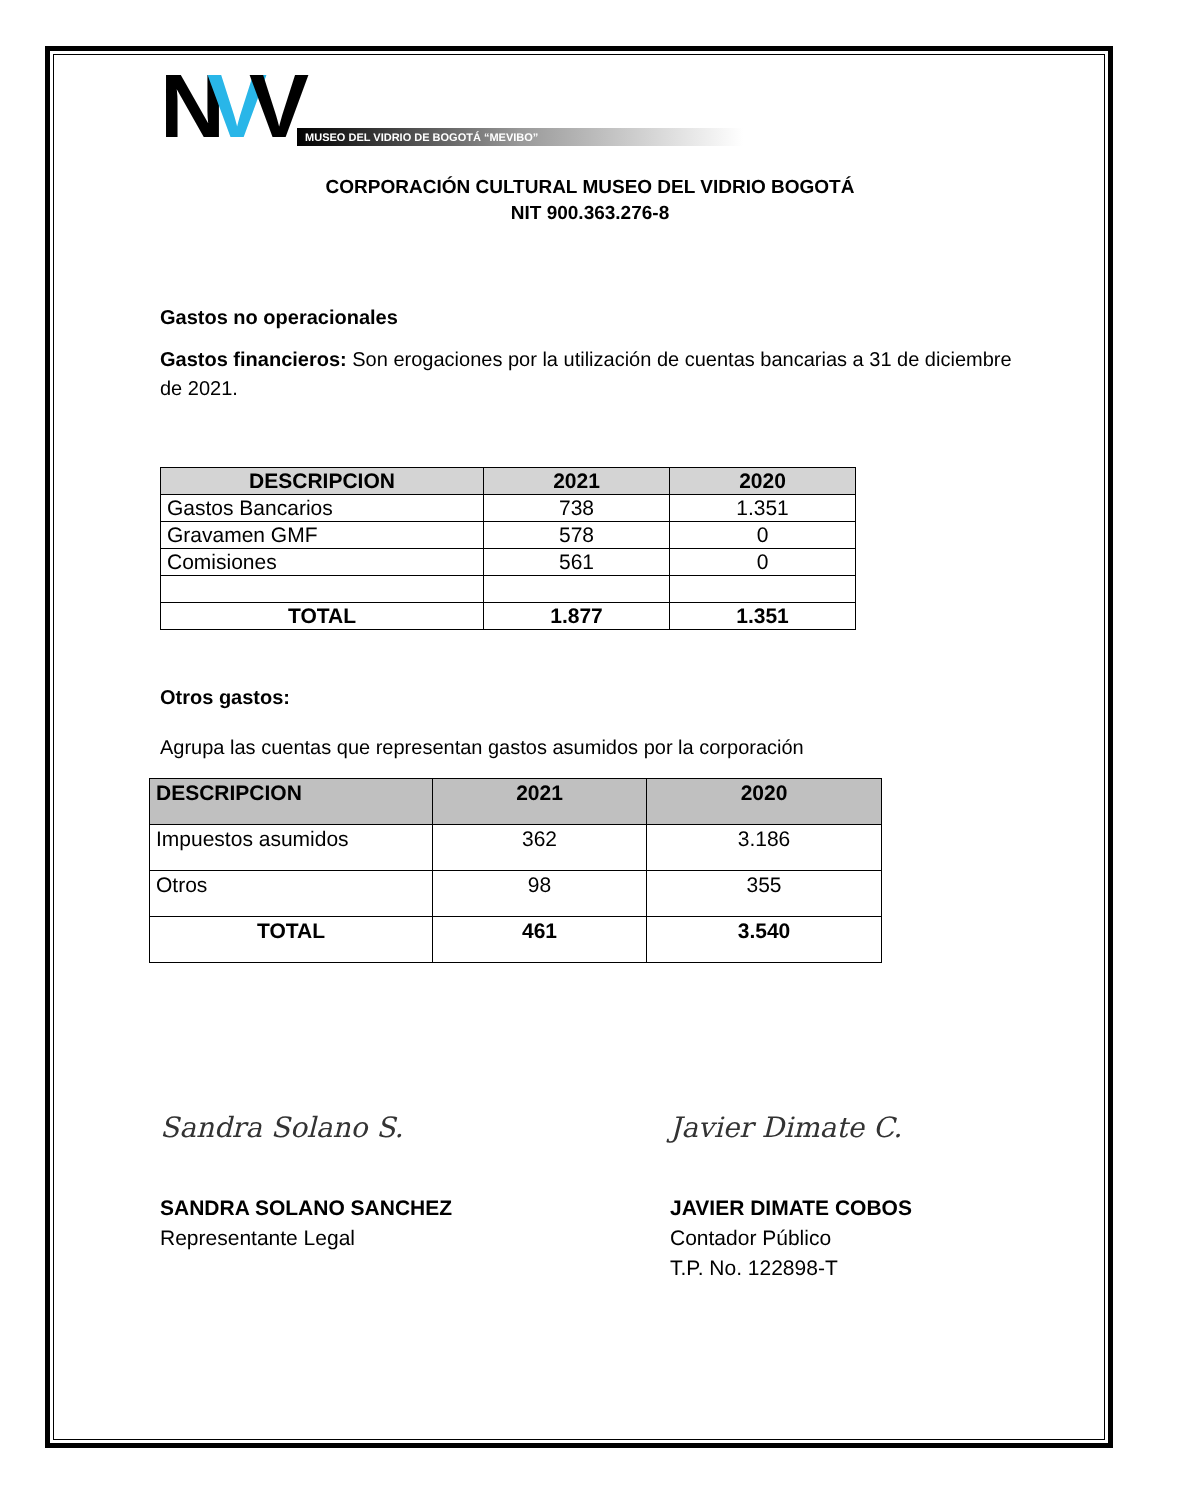NVV
MUSEO DEL VIDRIO DE BOGOTÁ “MEVIBO”
CORPORACIÓN CULTURAL MUSEO DEL VIDRIO BOGOTÁ
NIT 900.363.276-8
Gastos no operacionales
Gastos financieros: Son erogaciones por la utilización de cuentas bancarias a 31 de diciembre de 2021.
| DESCRIPCION | 2021 | 2020 |
| --- | --- | --- |
| Gastos Bancarios | 738 | 1.351 |
| Gravamen GMF | 578 | 0 |
| Comisiones | 561 | 0 |
| TOTAL | 1.877 | 1.351 |
Otros gastos:
Agrupa las cuentas que representan gastos asumidos por la corporación
| DESCRIPCION | 2021 | 2020 |
| --- | --- | --- |
| Impuestos asumidos | 362 | 3.186 |
| Otros | 98 | 355 |
| TOTAL | 461 | 3.540 |
Sandra Solano S.
SANDRA SOLANO SANCHEZ
Representante Legal
Javier Dimate C.
JAVIER DIMATE COBOS
Contador Público
T.P. No. 122898-T